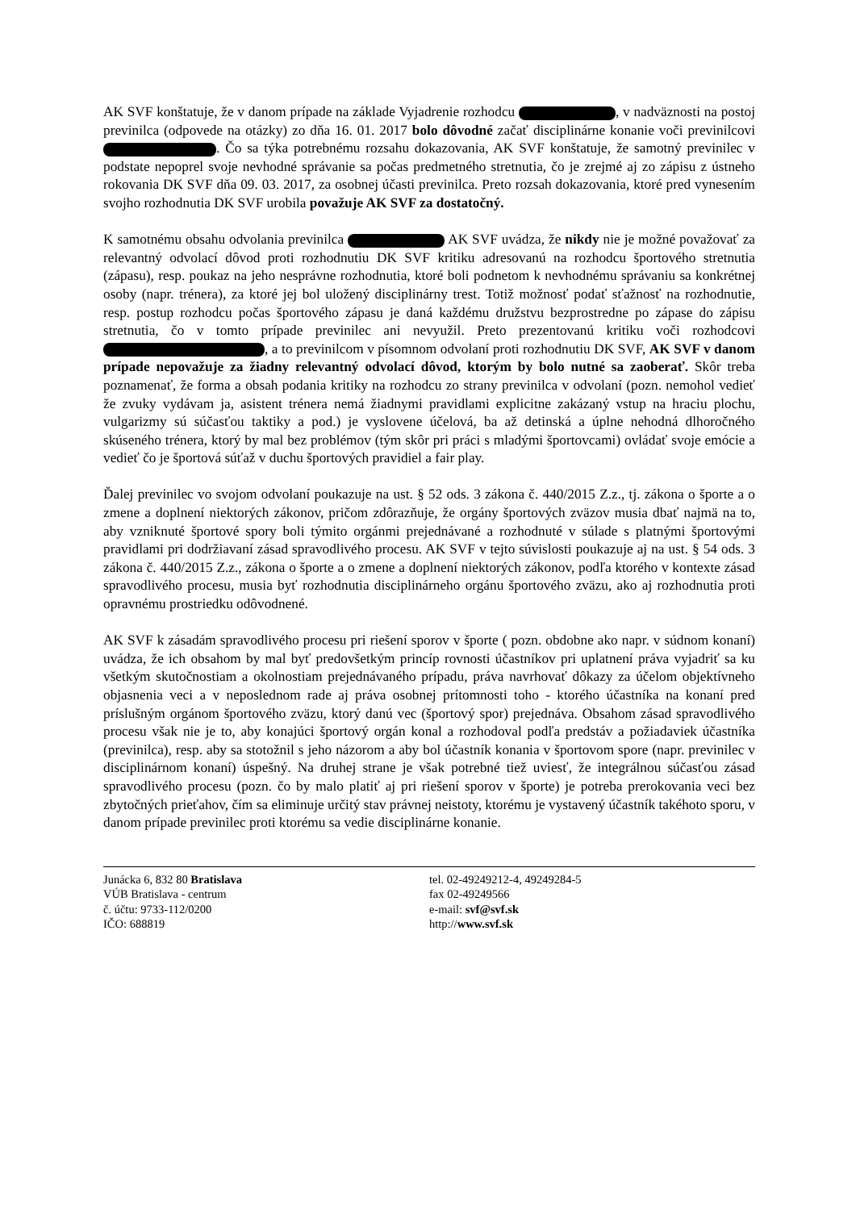AK SVF konštatuje, že v danom prípade na základe Vyjadrenie rozhodcu , v nadväznosti na postoj previnilca (odpovede na otázky) zo dňa 16. 01. 2017 bolo dôvodné začať disciplinárne konanie voči previnilcovi . Čo sa týka potrebnému rozsahu dokazovania, AK SVF konštatuje, že samotný previnilec v podstate nepoprel svoje nevhodné správanie sa počas predmetného stretnutia, čo je zrejmé aj zo zápisu z ústneho rokovania DK SVF dňa 09. 03. 2017, za osobnej účasti previnilca. Preto rozsah dokazovania, ktoré pred vynesením svojho rozhodnutia DK SVF urobila považuje AK SVF za dostatočný.
K samotnému obsahu odvolania previnilca AK SVF uvádza, že nikdy nie je možné považovať za relevantný odvolací dôvod proti rozhodnutiu DK SVF kritiku adresovanú na rozhodcu športového stretnutia (zápasu), resp. poukaz na jeho nesprávne rozhodnutia, ktoré boli podnetom k nevhodnému správaniu sa konkrétnej osoby (napr. trénera), za ktoré jej bol uložený disciplinárny trest. Totiž možnosť podať sťažnosť na rozhodnutie, resp. postup rozhodcu počas športového zápasu je daná každému družstvu bezprostredne po zápase do zápisu stretnutia, čo v tomto prípade previnilec ani nevyužil. Preto prezentovanú kritiku voči rozhodcovi , a to previnilcom v písomnom odvolaní proti rozhodnutiu DK SVF, AK SVF v danom prípade nepovažuje za žiadny relevantný odvolací dôvod, ktorým by bolo nutné sa zaoberať. Skôr treba poznamenať, že forma a obsah podania kritiky na rozhodcu zo strany previnilca v odvolaní (pozn. nemohol vedieť že zvuky vydávam ja, asistent trénera nemá žiadnymi pravidlami explicitne zakázaný vstup na hraciu plochu, vulgarizmy sú súčasťou taktiky a pod.) je vyslovene účelová, ba až detinská a úplne nehodná dlhoročného skúseného trénera, ktorý by mal bez problémov (tým skôr pri práci s mladými športovcami) ovládať svoje emócie a vedieť čo je športová súťaž v duchu športových pravidiel a fair play.
Ďalej previnilec vo svojom odvolaní poukazuje na ust. § 52 ods. 3 zákona č. 440/2015 Z.z., tj. zákona o športe a o zmene a doplnení niektorých zákonov, pričom zdôrazňuje, že orgány športových zväzov musia dbať najmä na to, aby vzniknuté športové spory boli týmito orgánmi prejednávané a rozhodnuté v súlade s platnými športovými pravidlami pri dodržiavaní zásad spravodlivého procesu. AK SVF v tejto súvislosti poukazuje aj na ust. § 54 ods. 3 zákona č. 440/2015 Z.z., zákona o športe a o zmene a doplnení niektorých zákonov, podľa ktorého v kontexte zásad spravodlivého procesu, musia byť rozhodnutia disciplinárneho orgánu športového zväzu, ako aj rozhodnutia proti opravnému prostriedku odôvodnené.
AK SVF k zásadám spravodlivého procesu pri riešení sporov v športe ( pozn. obdobne ako napr. v súdnom konaní) uvádza, že ich obsahom by mal byť predovšetkým princíp rovnosti účastníkov pri uplatnení práva vyjadriť sa ku všetkým skutočnostiam a okolnostiam prejednávaného prípadu, práva navrhovať dôkazy za účelom objektívneho objasnenia veci a v neposlednom rade aj práva osobnej prítomnosti toho - ktorého účastníka na konaní pred príslušným orgánom športového zväzu, ktorý danú vec (športový spor) prejednáva. Obsahom zásad spravodlivého procesu však nie je to, aby konajúci športový orgán konal a rozhodoval podľa predstáv a požiadaviek účastníka (previnilca), resp. aby sa stotožnil s jeho názorom a aby bol účastník konania v športovom spore (napr. previnilec v disciplinárnom konaní) úspešný. Na druhej strane je však potrebné tiež uviesť, že integrálnou súčasťou zásad spravodlivého procesu (pozn. čo by malo platiť aj pri riešení sporov v športe) je potreba prerokovania veci bez zbytočných prieťahov, čím sa eliminuje určitý stav právnej neistoty, ktorému je vystavený účastník takéhoto sporu, v danom prípade previnilec proti ktorému sa vedie disciplinárne konanie.
Junácka 6, 832 80 Bratislava
VÚB Bratislava - centrum
č. účtu: 9733-112/0200
IČO: 688819
tel. 02-49249212-4, 49249284-5
fax 02-49249566
e-mail: svf@svf.sk
http://www.svf.sk